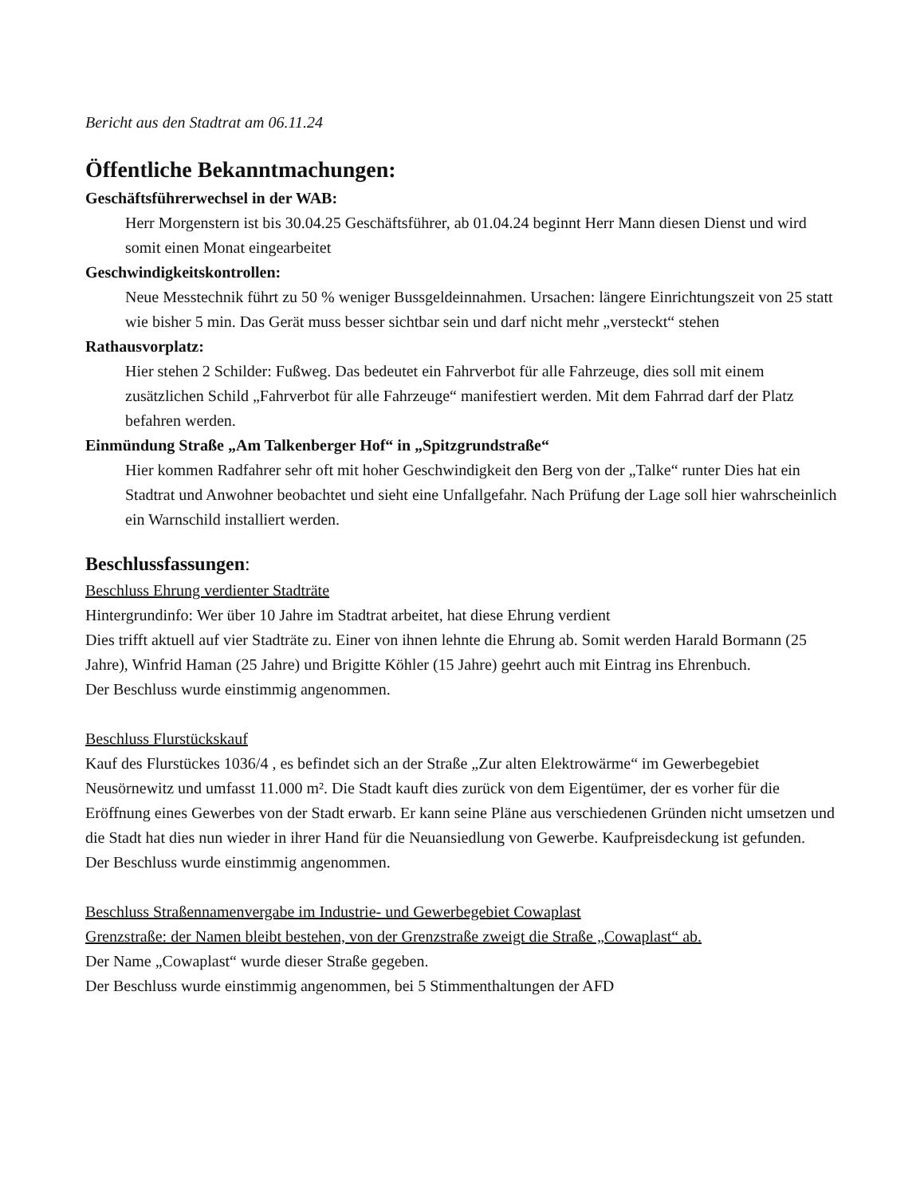Bericht aus den Stadtrat am 06.11.24
Öffentliche Bekanntmachungen:
Geschäftsführerwechsel in der WAB:
Herr Morgenstern ist bis 30.04.25 Geschäftsführer, ab 01.04.24 beginnt Herr Mann diesen Dienst und wird somit einen Monat eingearbeitet
Geschwindigkeitskontrollen:
Neue Messtechnik führt zu 50 % weniger Bussgeldeinnahmen. Ursachen: längere Einrichtungszeit von 25 statt wie bisher 5 min. Das Gerät muss besser sichtbar sein und darf nicht mehr „versteckt“ stehen
Rathausvorplatz:
Hier stehen 2 Schilder: Fußweg. Das bedeutet ein Fahrverbot für alle Fahrzeuge, dies soll mit einem zusätzlichen Schild „Fahrverbot für alle Fahrzeuge“ manifestiert werden. Mit dem Fahrrad darf der Platz befahren werden.
Einmündung Straße „Am Talkenberger Hof“ in „Spitzgrundstraße“
Hier kommen Radfahrer sehr oft mit hoher Geschwindigkeit den Berg von der „Talke“ runter Dies hat ein Stadtrat und Anwohner beobachtet und sieht eine Unfallgefahr. Nach Prüfung der Lage soll hier wahrscheinlich ein Warnschild installiert werden.
Beschlussfassungen:
Beschluss Ehrung verdienter Stadträte
Hintergrundinfo: Wer über 10 Jahre im Stadtrat arbeitet, hat diese Ehrung verdient
Dies trifft aktuell auf vier Stadträte zu. Einer von ihnen lehnte die Ehrung ab. Somit werden Harald Bormann (25 Jahre), Winfrid Haman (25 Jahre) und Brigitte Köhler (15 Jahre) geehrt auch mit Eintrag ins Ehrenbuch.
Der Beschluss wurde einstimmig angenommen.
Beschluss Flurstückskauf
Kauf des Flurstückes 1036/4 , es befindet sich an der Straße „Zur alten Elektrowärme“ im Gewerbegebiet Neusörnewitz und umfasst 11.000 m². Die Stadt kauft dies zurück von dem Eigentümer, der es vorher für die Eröffnung eines Gewerbes von der Stadt erwarb. Er kann seine Pläne aus verschiedenen Gründen nicht umsetzen und die Stadt hat dies nun wieder in ihrer Hand für die Neuansiedlung von Gewerbe. Kaufpreisdeckung ist gefunden.
Der Beschluss wurde einstimmig angenommen.
Beschluss Straßennamenvergabe im Industrie- und Gewerbegebiet Cowaplast
Grenzstraße: der Namen bleibt bestehen, von der Grenzstraße zweigt die Straße „Cowaplast“ ab.
Der Name „Cowaplast“ wurde dieser Straße gegeben.
Der Beschluss wurde einstimmig angenommen, bei 5 Stimmenthaltungen der AFD